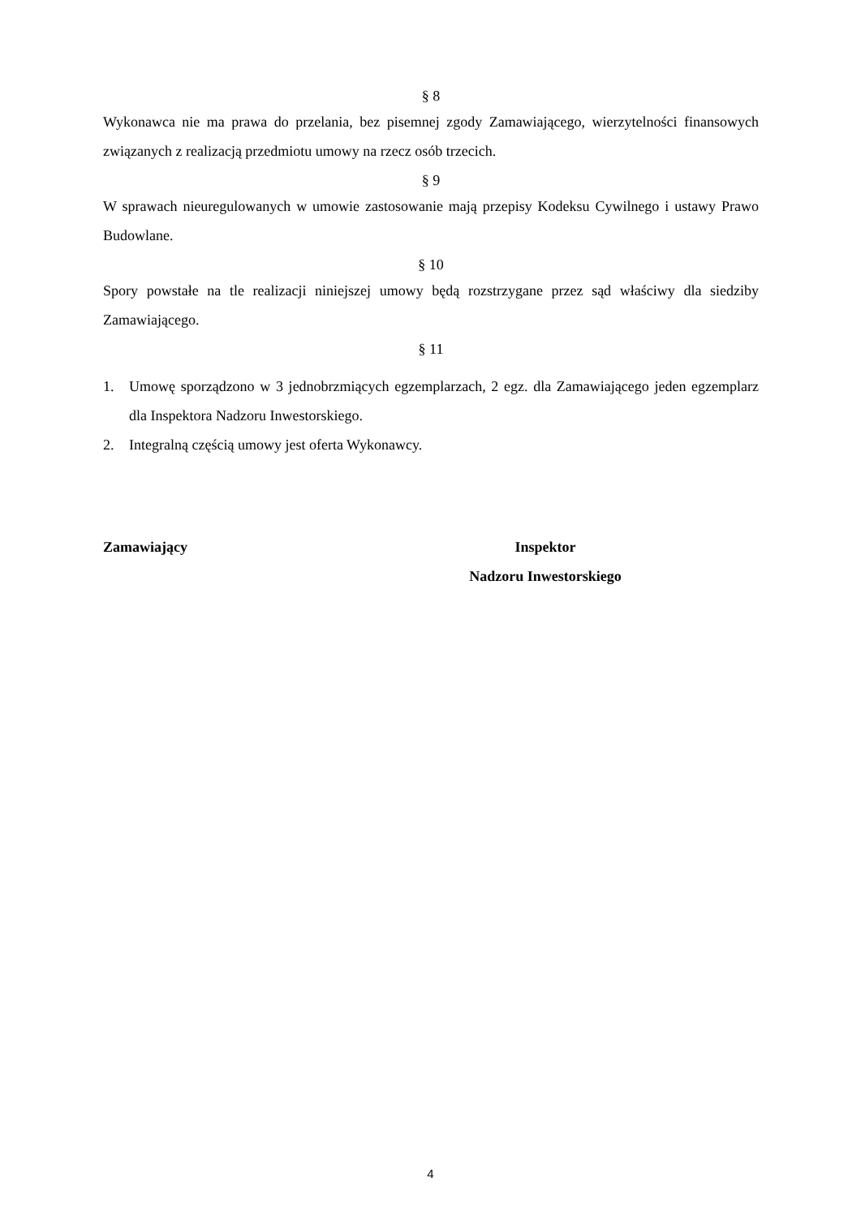§ 8
Wykonawca nie ma prawa do przelania, bez pisemnej zgody Zamawiającego, wierzytelności finansowych związanych z realizacją przedmiotu umowy na rzecz osób trzecich.
§ 9
W sprawach nieuregulowanych w umowie zastosowanie mają przepisy Kodeksu Cywilnego i ustawy Prawo Budowlane.
§ 10
Spory powstałe na tle realizacji niniejszej umowy będą rozstrzygane przez sąd właściwy dla siedziby Zamawiającego.
§ 11
1. Umowę sporządzono w 3 jednobrzmiących egzemplarzach, 2 egz. dla Zamawiającego jeden egzemplarz dla Inspektora Nadzoru Inwestorskiego.
2. Integralną częścią umowy jest oferta Wykonawcy.
Zamawiający Inspektor
Nadzoru Inwestorskiego
4